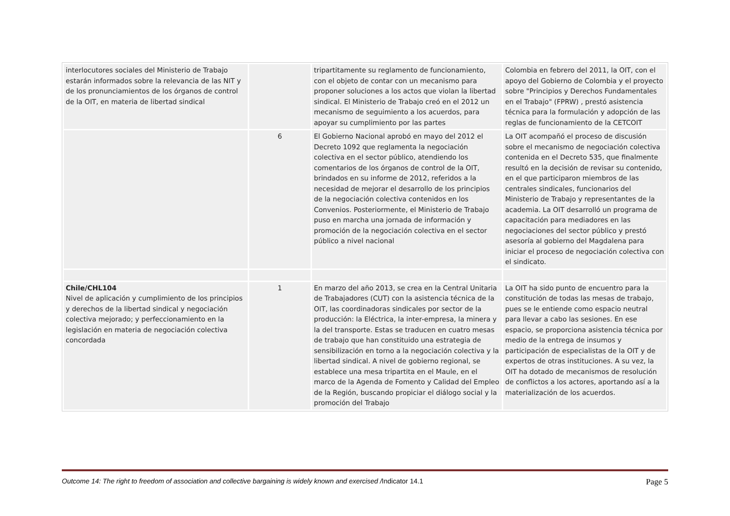| interlocutores sociales del Ministerio de Trabajo estarán informados sobre la relevancia de las NIT y de los pronunciamientos de los órganos de control de la OIT, en materia de libertad sindical | | tripartitamente su reglamento de funcionamiento, con el objeto de contar con un mecanismo para proponer soluciones a los actos que violan la libertad sindical. El Ministerio de Trabajo creó en el 2012 un mecanismo de seguimiento a los acuerdos, para apoyar su cumplimiento por las partes | Colombia en febrero del 2011, la OIT, con el apoyo del Gobierno de Colombia y el proyecto sobre "Principios y Derechos Fundamentales en el Trabajo" (FPRW) , prestó asistencia técnica para la formulación y adopción de las reglas de funcionamiento de la CETCOIT |
| | 6 | El Gobierno Nacional aprobó en mayo del 2012 el Decreto 1092 que reglamenta la negociación colectiva en el sector público, atendiendo los comentarios de los órganos de control de la OIT, brindados en su informe de 2012, referidos a la necesidad de mejorar el desarrollo de los principios de la negociación colectiva contenidos en los Convenios. Posteriormente, el Ministerio de Trabajo puso en marcha una jornada de información y promoción de la negociación colectiva en el sector público a nivel nacional | La OIT acompañó el proceso de discusión sobre el mecanismo de negociación colectiva contenida en el Decreto 535, que finalmente resultó en la decisión de revisar su contenido, en el que participaron miembros de las centrales sindicales, funcionarios del Ministerio de Trabajo y representantes de la academia. La OIT desarrolló un programa de capacitación para mediadores en las negociaciones del sector público y prestó asesoría al gobierno del Magdalena para iniciar el proceso de negociación colectiva con el sindicato. |
| Chile/CHL104 Nivel de aplicación y cumplimiento de los principios y derechos de la libertad sindical y negociación colectiva mejorado; y perfeccionamiento en la legislación en materia de negociación colectiva concordada | 1 | En marzo del año 2013, se crea en la Central Unitaria de Trabajadores (CUT) con la asistencia técnica de la OIT, las coordinadoras sindicales por sector de la producción: la Eléctrica, la inter-empresa, la minera y la del transporte. Estas se traducen en cuatro mesas de trabajo que han constituido una estrategia de sensibilización en torno a la negociación colectiva y la libertad sindical. A nivel de gobierno regional, se establece una mesa tripartita en el Maule, en el marco de la Agenda de Fomento y Calidad del Empleo de la Región, buscando propiciar el diálogo social y la promoción del Trabajo | La OIT ha sido punto de encuentro para la constitución de todas las mesas de trabajo, pues se le entiende como espacio neutral para llevar a cabo las sesiones. En ese espacio, se proporciona asistencia técnica por medio de la entrega de insumos y participación de especialistas de la OIT y de expertos de otras instituciones. A su vez, la OIT ha dotado de mecanismos de resolución de conflictos a los actores, aportando así a la materialización de los acuerdos. |
Outcome 14: The right to freedom of association and collective bargaining is widely known and exercised /Indicator 14.1 Page 5